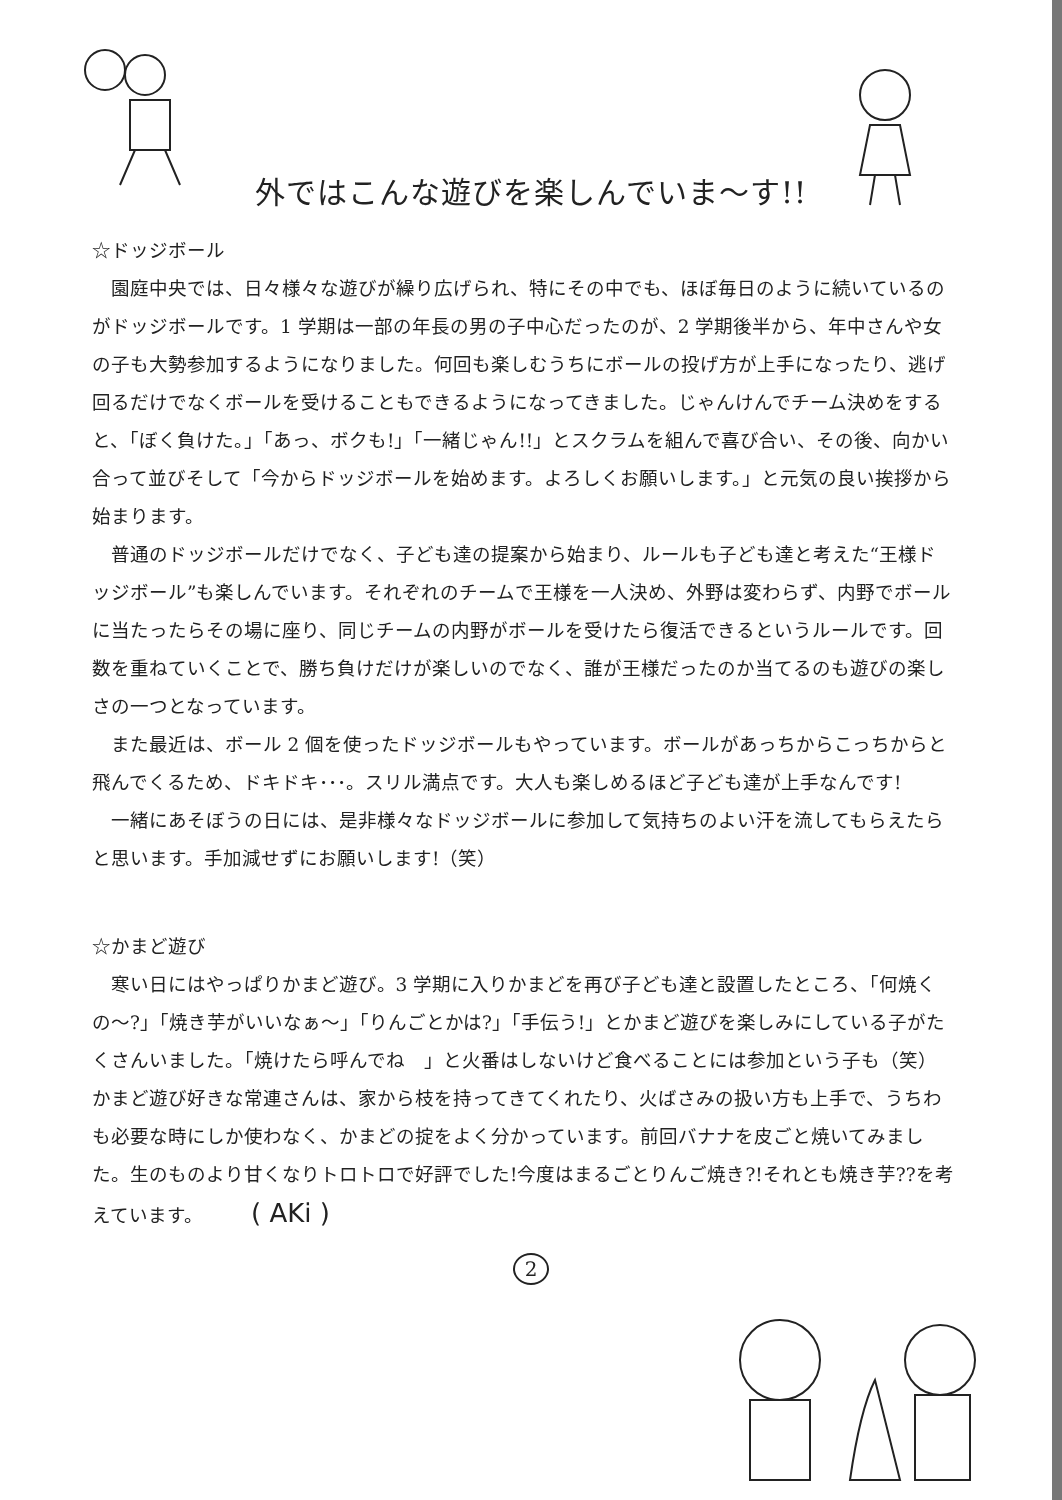外ではこんな遊びを楽しんでいま～す!!
☆ドッジボール
園庭中央では、日々様々な遊びが繰り広げられ、特にその中でも、ほぼ毎日のように続いているのがドッジボールです。1 学期は一部の年長の男の子中心だったのが、2 学期後半から、年中さんや女の子も大勢参加するようになりました。何回も楽しむうちにボールの投げ方が上手になったり、逃げ回るだけでなくボールを受けることもできるようになってきました。じゃんけんでチーム決めをすると、「ぼく負けた。」「あっ、ボクも!」「一緒じゃん!!」とスクラムを組んで喜び合い、その後、向かい合って並びそして「今からドッジボールを始めます。よろしくお願いします。」と元気の良い挨拶から始まります。
普通のドッジボールだけでなく、子ども達の提案から始まり、ルールも子ども達と考えた“王様ドッジボール”も楽しんでいます。それぞれのチームで王様を一人決め、外野は変わらず、内野でボールに当たったらその場に座り、同じチームの内野がボールを受けたら復活できるというルールです。回数を重ねていくことで、勝ち負けだけが楽しいのでなく、誰が王様だったのか当てるのも遊びの楽しさの一つとなっています。
また最近は、ボール 2 個を使ったドッジボールもやっています。ボールがあっちからこっちからと飛んでくるため、ドキドキ･･･。スリル満点です。大人も楽しめるほど子ども達が上手なんです!
一緒にあそぼうの日には、是非様々なドッジボールに参加して気持ちのよい汗を流してもらえたらと思います。手加減せずにお願いします!（笑）
☆かまど遊び
寒い日にはやっぱりかまど遊び。3 学期に入りかまどを再び子ども達と設置したところ、「何焼くの～?」「焼き芋がいいなぁ～」「りんごとかは?」「手伝う!」とかまど遊びを楽しみにしている子がたくさんいました。「焼けたら呼んでね　」と火番はしないけど食べることには参加という子も（笑）かまど遊び好きな常連さんは、家から枝を持ってきてくれたり、火ばさみの扱い方も上手で、うちわも必要な時にしか使わなく、かまどの掟をよく分かっています。前回バナナを皮ごと焼いてみました。生のものより甘くなりトロトロで好評でした!今度はまるごとりんご焼き?!それとも焼き芋??を考えています。　　　( AKi )
2